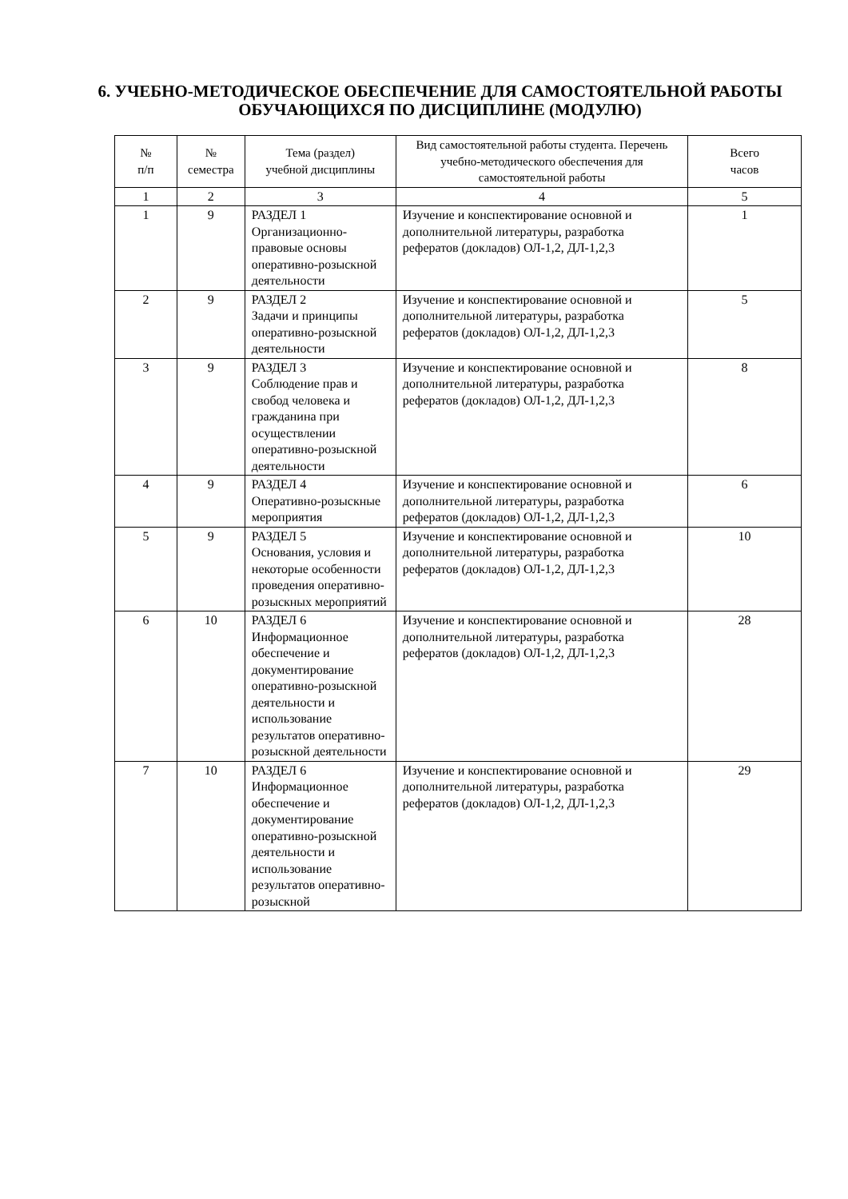6. УЧЕБНО-МЕТОДИЧЕСКОЕ ОБЕСПЕЧЕНИЕ ДЛЯ САМОСТОЯТЕЛЬНОЙ РАБОТЫ ОБУЧАЮЩИХСЯ ПО ДИСЦИПЛИНЕ (МОДУЛЮ)
| № п/п | № семестра | Тема (раздел) учебной дисциплины | Вид самостоятельной работы студента. Перечень учебно-методического обеспечения для самостоятельной работы | Всего часов |
| --- | --- | --- | --- | --- |
| 1 | 2 | 3 | 4 | 5 |
| 1 | 9 | РАЗДЕЛ 1 Организационно-правовые основы оперативно-розыскной деятельности | Изучение и конспектирование основной и дополнительной литературы, разработка рефератов (докладов) ОЛ-1,2, ДЛ-1,2,3 | 1 |
| 2 | 9 | РАЗДЕЛ 2 Задачи и принципы оперативно-розыскной деятельности | Изучение и конспектирование основной и дополнительной литературы, разработка рефератов (докладов) ОЛ-1,2, ДЛ-1,2,3 | 5 |
| 3 | 9 | РАЗДЕЛ 3 Соблюдение прав и свобод человека и гражданина при осуществлении оперативно-розыскной деятельности | Изучение и конспектирование основной и дополнительной литературы, разработка рефератов (докладов) ОЛ-1,2, ДЛ-1,2,3 | 8 |
| 4 | 9 | РАЗДЕЛ 4 Оперативно-розыскные мероприятия | Изучение и конспектирование основной и дополнительной литературы, разработка рефератов (докладов) ОЛ-1,2, ДЛ-1,2,3 | 6 |
| 5 | 9 | РАЗДЕЛ 5 Основания, условия и некоторые особенности проведения оперативно-розыскных мероприятий | Изучение и конспектирование основной и дополнительной литературы, разработка рефератов (докладов) ОЛ-1,2, ДЛ-1,2,3 | 10 |
| 6 | 10 | РАЗДЕЛ 6 Информационное обеспечение и документирование оперативно-розыскной деятельности и использование результатов оперативно-розыскной деятельности | Изучение и конспектирование основной и дополнительной литературы, разработка рефератов (докладов) ОЛ-1,2, ДЛ-1,2,3 | 28 |
| 7 | 10 | РАЗДЕЛ 6 Информационное обеспечение и документирование оперативно-розыскной деятельности и использование результатов оперативно-розыскной | Изучение и конспектирование основной и дополнительной литературы, разработка рефератов (докладов) ОЛ-1,2, ДЛ-1,2,3 | 29 |